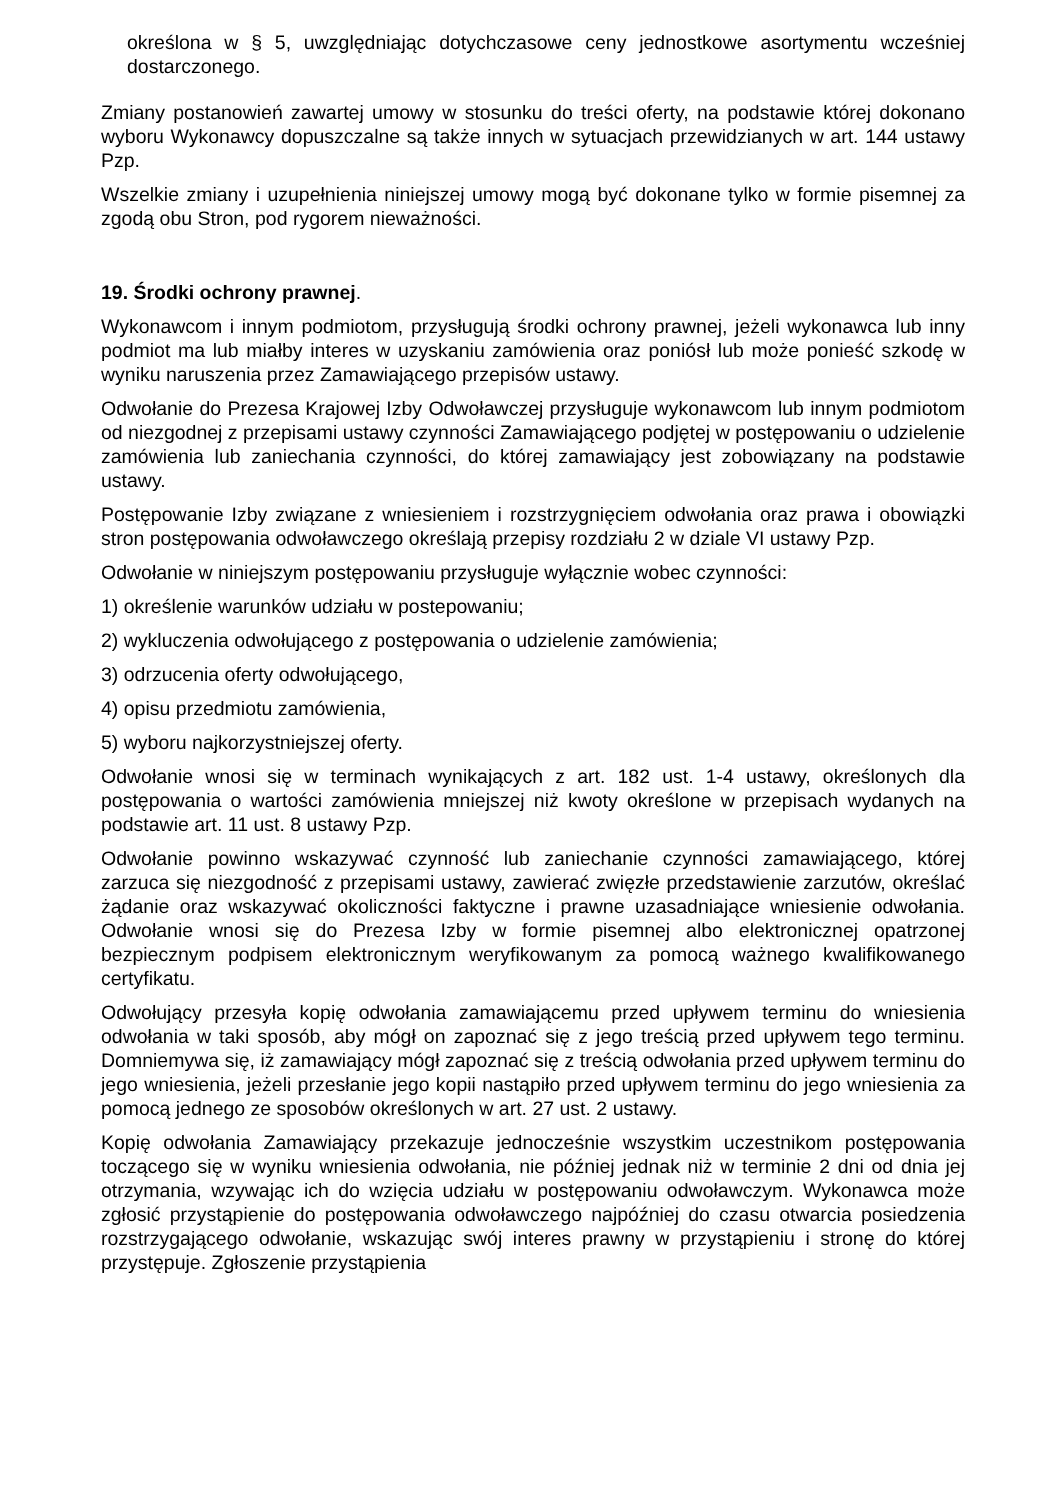określona w § 5, uwzględniając dotychczasowe ceny jednostkowe asortymentu wcześniej dostarczonego.
Zmiany postanowień zawartej umowy w stosunku do treści oferty, na podstawie której dokonano wyboru Wykonawcy dopuszczalne są także innych w sytuacjach przewidzianych w art. 144 ustawy Pzp.
Wszelkie zmiany i uzupełnienia niniejszej umowy mogą być dokonane tylko w formie pisemnej za zgodą obu Stron, pod rygorem nieważności.
19. Środki ochrony prawnej.
Wykonawcom i innym podmiotom, przysługują środki ochrony prawnej, jeżeli wykonawca lub inny podmiot ma lub miałby interes w uzyskaniu zamówienia oraz poniósł lub może ponieść szkodę w wyniku naruszenia przez Zamawiającego przepisów ustawy.
Odwołanie do Prezesa Krajowej Izby Odwoławczej przysługuje wykonawcom lub innym podmiotom od niezgodnej z przepisami ustawy czynności Zamawiającego podjętej w postępowaniu o udzielenie zamówienia lub zaniechania czynności, do której zamawiający jest zobowiązany na podstawie ustawy.
Postępowanie Izby związane z wniesieniem i rozstrzygnięciem odwołania oraz prawa i obowiązki stron postępowania odwoławczego określają przepisy rozdziału 2 w dziale VI ustawy Pzp.
Odwołanie w niniejszym postępowaniu przysługuje wyłącznie wobec czynności:
1) określenie warunków udziału w postepowaniu;
2) wykluczenia odwołującego z postępowania o udzielenie zamówienia;
3) odrzucenia oferty odwołującego,
4) opisu przedmiotu zamówienia,
5) wyboru najkorzystniejszej oferty.
Odwołanie wnosi się w terminach wynikających z art. 182 ust. 1-4 ustawy, określonych dla postępowania o wartości zamówienia mniejszej niż kwoty określone w przepisach wydanych na podstawie art. 11 ust. 8 ustawy Pzp.
Odwołanie powinno wskazywać czynność lub zaniechanie czynności zamawiającego, której zarzuca się niezgodność z przepisami ustawy, zawierać zwięzłe przedstawienie zarzutów, określać żądanie oraz wskazywać okoliczności faktyczne i prawne uzasadniające wniesienie odwołania. Odwołanie wnosi się do Prezesa Izby w formie pisemnej albo elektronicznej opatrzonej bezpiecznym podpisem elektronicznym weryfikowanym za pomocą ważnego kwalifikowanego certyfikatu.
Odwołujący przesyła kopię odwołania zamawiającemu przed upływem terminu do wniesienia odwołania w taki sposób, aby mógł on zapoznać się z jego treścią przed upływem tego terminu. Domniemywa się, iż zamawiający mógł zapoznać się z treścią odwołania przed upływem terminu do jego wniesienia, jeżeli przesłanie jego kopii nastąpiło przed upływem terminu do jego wniesienia za pomocą jednego ze sposobów określonych w art. 27 ust. 2 ustawy.
Kopię odwołania Zamawiający przekazuje jednocześnie wszystkim uczestnikom postępowania toczącego się w wyniku wniesienia odwołania, nie później jednak niż w terminie 2 dni od dnia jej otrzymania, wzywając ich do wzięcia udziału w postępowaniu odwoławczym. Wykonawca może zgłosić przystąpienie do postępowania odwoławczego najpóźniej do czasu otwarcia posiedzenia rozstrzygającego odwołanie, wskazując swój interes prawny w przystąpieniu i stronę do której przystępuje. Zgłoszenie przystąpienia